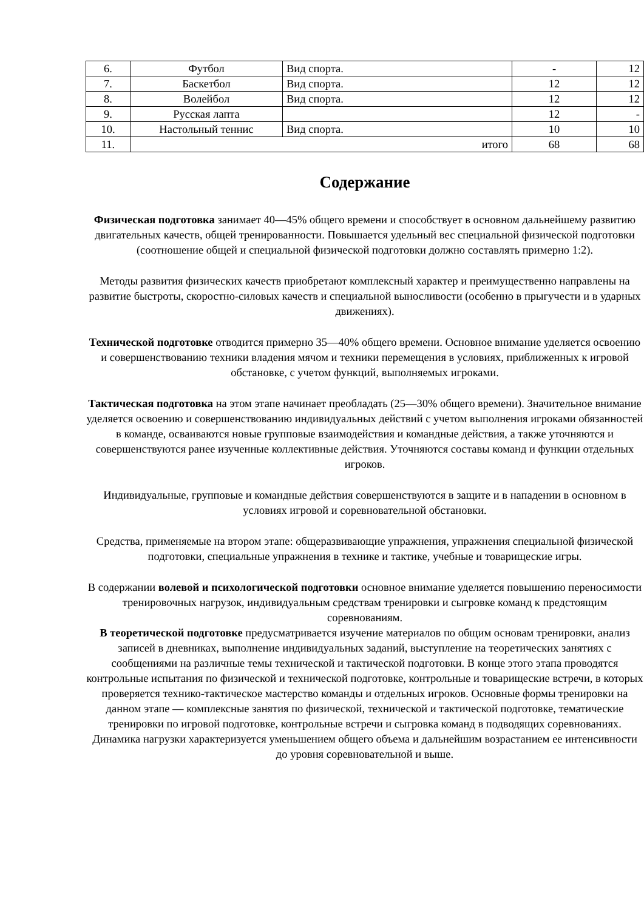| 6. | Футбол | Вид спорта. | - | 12 |
| 7. | Баскетбол | Вид спорта. | 12 | 12 |
| 8. | Волейбол | Вид спорта. | 12 | 12 |
| 9. | Русская лапта | | 12 | - |
| 10. | Настольный теннис | Вид спорта. | 10 | 10 |
| 11. | итого | | 68 | 68 |
Содержание
Физическая подготовка занимает 40—45% общего времени и способствует в основном дальнейшему развитию двигательных качеств, общей тренированности. Повышается удельный вес специальной физической подготовки (соотношение общей и специальной физической подготовки должно составлять примерно 1:2).
Методы развития физических качеств приобретают комплексный характер и преимущественно направлены на развитие быстроты, скоростно-силовых качеств и специальной выносливости (особенно в прыгучести и в ударных движениях).
Технической подготовке отводится примерно 35—40% общего времени. Основное внимание уделяется освоению и совершенствованию техники владения мячом и техники перемещения в условиях, приближенных к игровой обстановке, с учетом функций, выполняемых игроками.
Тактическая подготовка на этом этапе начинает преобладать (25—30% общего времени). Значительное внимание уделяется освоению и совершенствованию индивидуальных действий с учетом выполнения игроками обязанностей в команде, осваиваются новые групповые взаимодействия и командные действия, а также уточняются и совершенствуются ранее изученные коллективные действия. Уточняются составы команд и функции отдельных игроков.
Индивидуальные, групповые и командные действия совершенствуются в защите и в нападении в основном в условиях игровой и соревновательной обстановки.
Средства, применяемые на втором этапе: общеразвивающие упражнения, упражнения специальной физической подготовки, специальные упражнения в технике и тактике, учебные и товарищеские игры.
В содержании волевой и психологической подготовки основное внимание уделяется повышению переносимости тренировочных нагрузок, индивидуальным средствам тренировки и сыгровке команд к предстоящим соревнованиям.
В теоретической подготовке предусматривается изучение материалов по общим основам тренировки, анализ записей в дневниках, выполнение индивидуальных заданий, выступление на теоретических занятиях с сообщениями на различные темы технической и тактической подготовки. В конце этого этапа проводятся контрольные испытания по физической и технической подготовке, контрольные и товарищеские встречи, в которых проверяется технико-тактическое мастерство команды и отдельных игроков. Основные формы тренировки на данном этапе — комплексные занятия по физической, технической и тактической подготовке, тематические тренировки по игровой подготовке, контрольные встречи и сыгровка команд в подводящих соревнованиях.
Динамика нагрузки характеризуется уменьшением общего объема и дальнейшим возрастанием ее интенсивности до уровня соревновательной и выше.